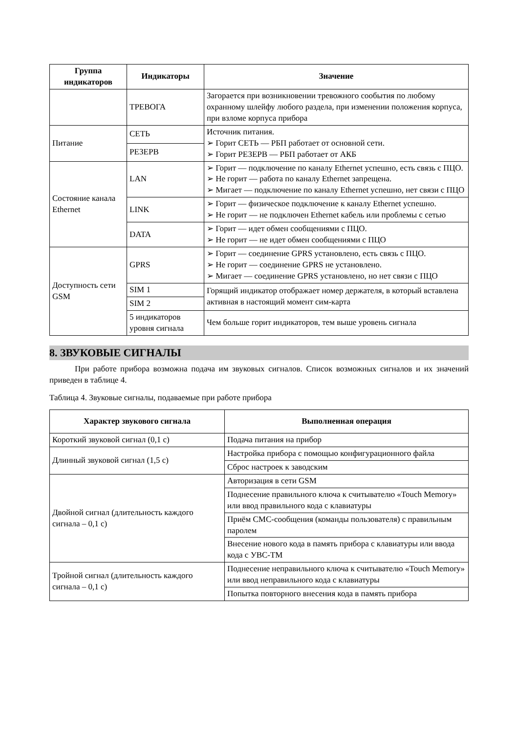| Группа индикаторов | Индикаторы | Значение |
| --- | --- | --- |
| | ТРЕВОГА | Загорается при возникновении тревожного сообытия по любому охранному шлейфу любого раздела, при изменении положения корпуса, при взломе корпуса прибора |
| Питание | СЕТЬ | Источник питания. ➢ Горит СЕТЬ — РБП работает от основной сети. ➢ Горит РЕЗЕРВ — РБП работает от АКБ |
| | РЕЗЕРВ | |
| Состояние канала Ethernet | LAN | ➢ Горит — подключение по каналу Ethernet успешно, есть связь с ПЦО. ➢ Не горит — работа по каналу Ethernet запрещена. ➢ Мигает — подключение по каналу Ethernet успешно, нет связи с ПЦО |
| | LINK | ➢ Горит — физическое подключение к каналу Ethernet успешно. ➢ Не горит — не подключен Ethernet кабель или проблемы с сетью |
| | DATA | ➢ Горит — идет обмен сообщениями с ПЦО. ➢ Не горит — не идет обмен сообщениями с ПЦО |
| Доступность сети GSM | GPRS | ➢ Горит — соединение GPRS установлено, есть связь с ПЦО. ➢ Не горит — соединение GPRS не установлено. ➢ Мигает — соединение GPRS установлено, но нет связи с ПЦО |
| | SIM 1 | Горящий индикатор отображает номер держателя, в который вставлена активная в настоящий момент сим-карта |
| | SIM 2 | |
| | 5 индикаторов уровня сигнала | Чем больше горит индикаторов, тем выше уровень сигнала |
8. ЗВУКОВЫЕ СИГНАЛЫ
При работе прибора возможна подача им звуковых сигналов. Список возможных сигналов и их значений приведен в таблице 4.
Таблица 4. Звуковые сигналы, подаваемые при работе прибора
| Характер звукового сигнала | Выполненная операция |
| --- | --- |
| Короткий звуковой сигнал (0,1 с) | Подача питания на прибор |
| Длинный звуковой сигнал (1,5 с) | Настройка прибора с помощью конфигурационного файла |
| | Сброс настроек к заводским |
| Двойной сигнал (длительность каждого сигнала – 0,1 с) | Авторизация в сети GSM |
| | Поднесение правильного ключа к считывателю «Touch Memory» или ввод правильного кода с клавиатуры |
| | Приём СМС-сообщения (команды пользователя) с правильным паролем |
| | Внесение нового кода в память прибора с клавиатуры или ввода кода с УВС-ТМ |
| Тройной сигнал (длительность каждого сигнала – 0,1 с) | Поднесение неправильного ключа к считывателю «Touch Memory» или ввод неправильного кода с клавиатуры |
| | Попытка повторного внесения кода в память прибора |